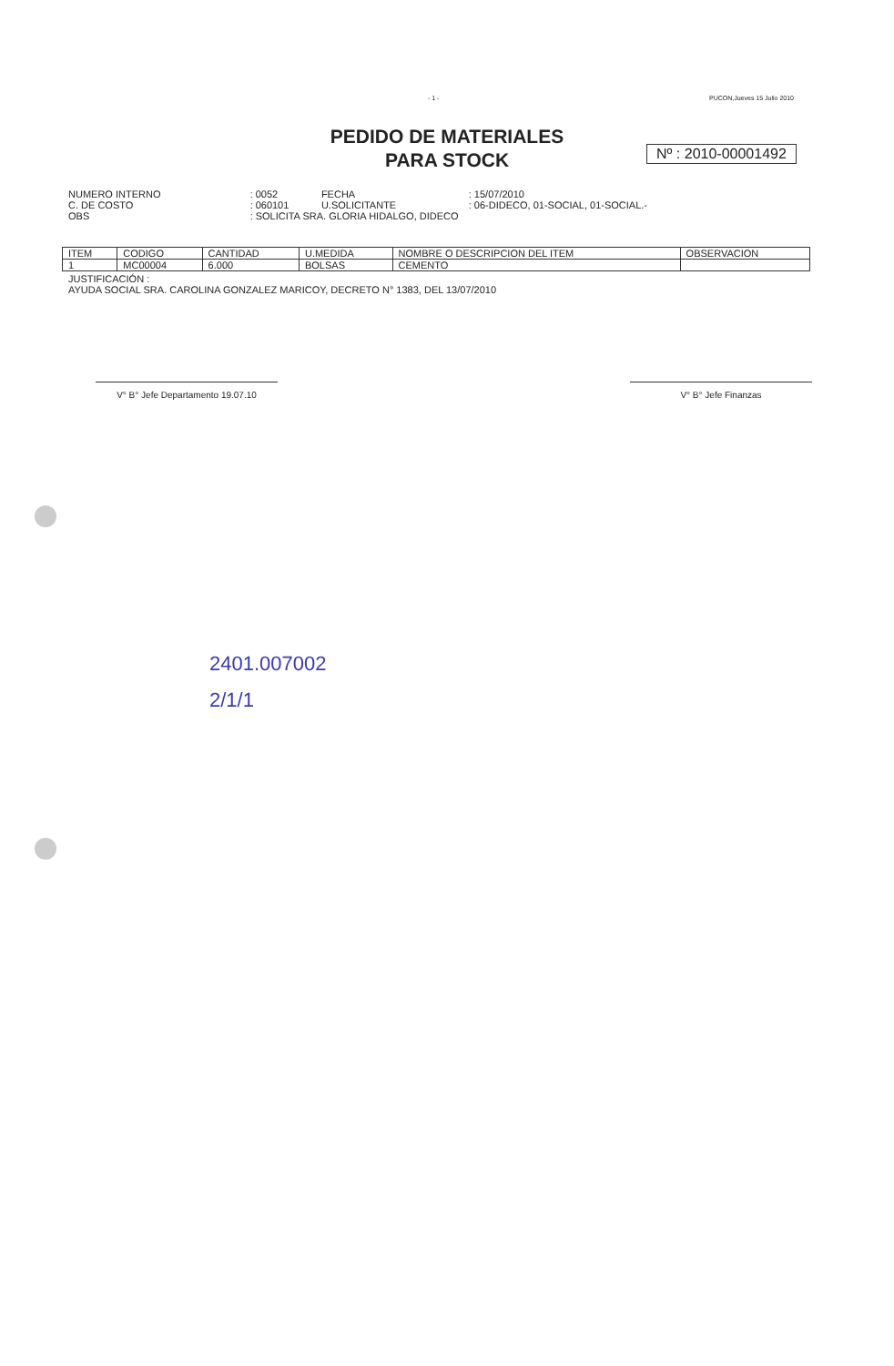- 1 - PUCON,Jueves 15 Julio 2010
PEDIDO DE MATERIALES
PARA STOCK
Nº : 2010-00001492
| NUMERO INTERNO | : | 0052 | FECHA | : | 15/07/2010 |
| C. DE COSTO | : | 060101 | U.SOLICITANTE | : | 06-DIDECO, 01-SOCIAL, 01-SOCIAL.- |
| OBS | : | SOLICITA SRA. GLORIA HIDALGO, DIDECO | | | |
| ITEM | CODIGO | CANTIDAD | U.MEDIDA | NOMBRE O DESCRIPCION DEL ITEM | OBSERVACION |
| --- | --- | --- | --- | --- | --- |
| 1 | MC00004 | 6.000 | BOLSAS | CEMENTO | |
JUSTIFICACIÓN :
AYUDA SOCIAL SRA. CAROLINA GONZALEZ MARICOY, DECRETO N° 1383, DEL 13/07/2010
V° B° Jefe Departamento 19.07.10 V° B° Jefe Finanzas
2401.007002
2/1/1